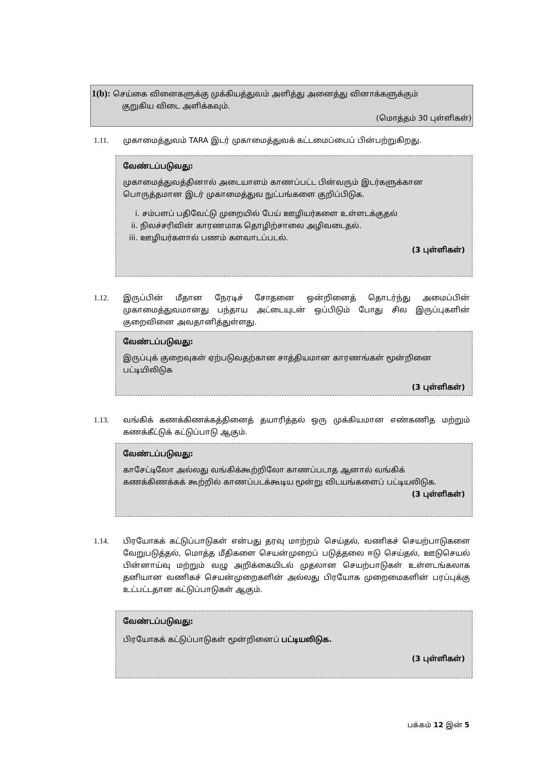1(b): செய்கை வினைகளுக்கு முக்கியத்துவம் அளித்து அனைத்து வினாக்களுக்கும்
குறுகிய விடை அளிக்கவும்.
(மொத்தம் 30 புள்ளிகள்)
1.11. முகாமைத்துவம் TARA இடர் முகாமைத்துவக் கட்டமைப்பைப் பின்பற்றுகிறது.
வேண்டப்படுவது:
முகாமைத்துவத்தினால் அடையாளம் காணப்பட்ட பின்வரும் இடர்களுக்கான பொருத்தமான இடர் முகாமைத்துவ நுட்பங்களை குறிப்பிடுக.
i. சம்பளப் பதிவேட்டு முறையில் பேய் ஊழியர்களை உள்ளடக்குதல்
ii. நிலச்சரிவின் காரணமாக தொழிற்சாலை அழிவடைதல்.
iii. ஊழியர்களால் பணம் களவாடப்படல்.
(3 புள்ளிகள்)
1.12. இருப்பின் மீதான நேரடிச் சோதனை ஒன்றினைத் தொடர்ந்து அமைப்பின் முகாமைத்துவமானது பந்தாய அட்டையுடன் ஒப்பிடும் போது சில இருப்புகளின் குறைவினை அவதானித்துள்ளது.
வேண்டப்படுவது:
இருப்புக் குறைவுகள் ஏற்படுவதற்கான சாத்தியமான காரணங்கள் மூன்றினை பட்டியிலிடுக
(3 புள்ளிகள்)
1.13. வங்கிக் கணக்கிணக்கத்தினைத் தயாரித்தல் ஒரு முக்கியமான எண்கணித மற்றும் கணக்கீட்டுக் கட்டுப்பாடு ஆகும்.
வேண்டப்படுவது:
காசேட்டிலோ அல்லது வங்கிக்கூற்றிலோ காணப்படாத ஆனால் வங்கிக் கணக்கிணக்கக் கூற்றில் காணப்படக்கூடிய மூன்று விடயங்களைப் பட்டியலிடுக.
(3 புள்ளிகள்)
1.14. பிரயோகக் கட்டுப்பாடுகள் என்பது தரவு மாற்றம் செய்தல், வணிகச் செயற்பாடுகளை வேறுபடுத்தல், மொத்த மீதிகளை செயன்முறைப் படுத்தலை ஈடு செய்தல், ஊடுசெயல் பின்னாய்வு மற்றும் வழு அறிக்கையிடல் முதலான செயற்பாடுகள் உள்ளடங்கலாக தனியான வணிகச் செயன்முறைகளின் அல்லது பிரயோக முறைமைகளின் பரப்புக்கு உட்பட்டதான கட்டுப்பாடுகள் ஆகும்.
வேண்டப்படுவது:
பிரயோகக் கட்டுப்பாடுகள் மூன்றினைப் பட்டியலிடுக.
(3 புள்ளிகள்)
பக்கம் 12 இன் 5